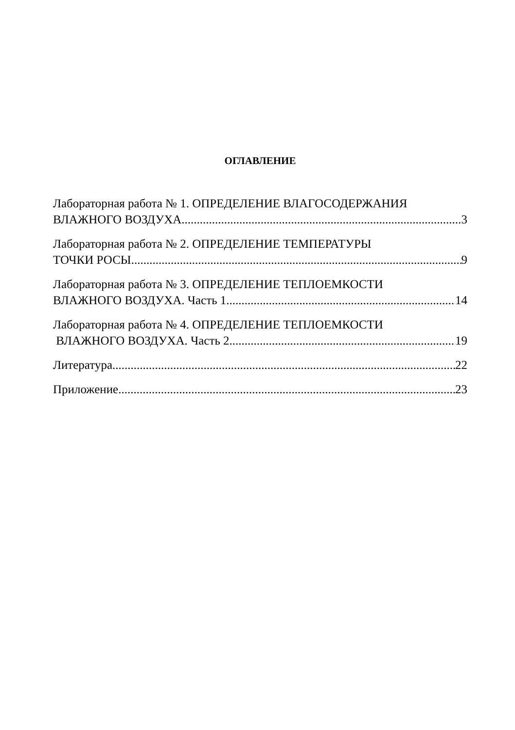ОГЛАВЛЕНИЕ
Лабораторная работа № 1. ОПРЕДЕЛЕНИЕ ВЛАГОСОДЕРЖАНИЯ
ВЛАЖНОГО ВОЗДУХА 3
Лабораторная работа № 2. ОПРЕДЕЛЕНИЕ ТЕМПЕРАТУРЫ
ТОЧКИ РОСЫ 9
Лабораторная работа № 3. ОПРЕДЕЛЕНИЕ ТЕПЛОЕМКОСТИ
ВЛАЖНОГО ВОЗДУХА. Часть 1 14
Лабораторная работа № 4. ОПРЕДЕЛЕНИЕ ТЕПЛОЕМКОСТИ
ВЛАЖНОГО ВОЗДУХА. Часть 2 19
Литература 22
Приложение 23